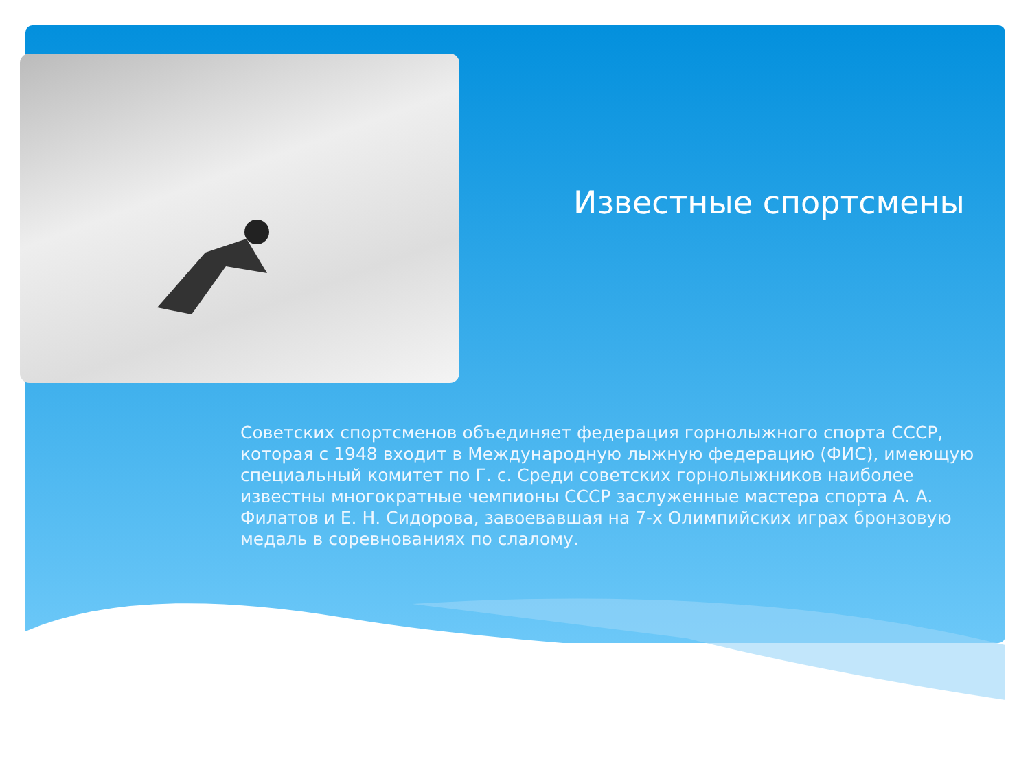Известные спортсмены
Советских спортсменов объединяет федерация горнолыжного спорта СССР, которая с 1948 входит в Международную лыжную федерацию (ФИС), имеющую специальный комитет по Г. с. Среди советских горнолыжников наиболее известны многократные чемпионы СССР заслуженные мастера спорта А. А. Филатов и Е. Н. Сидорова, завоевавшая на 7-х Олимпийских играх бронзовую медаль в соревнованиях по слалому.